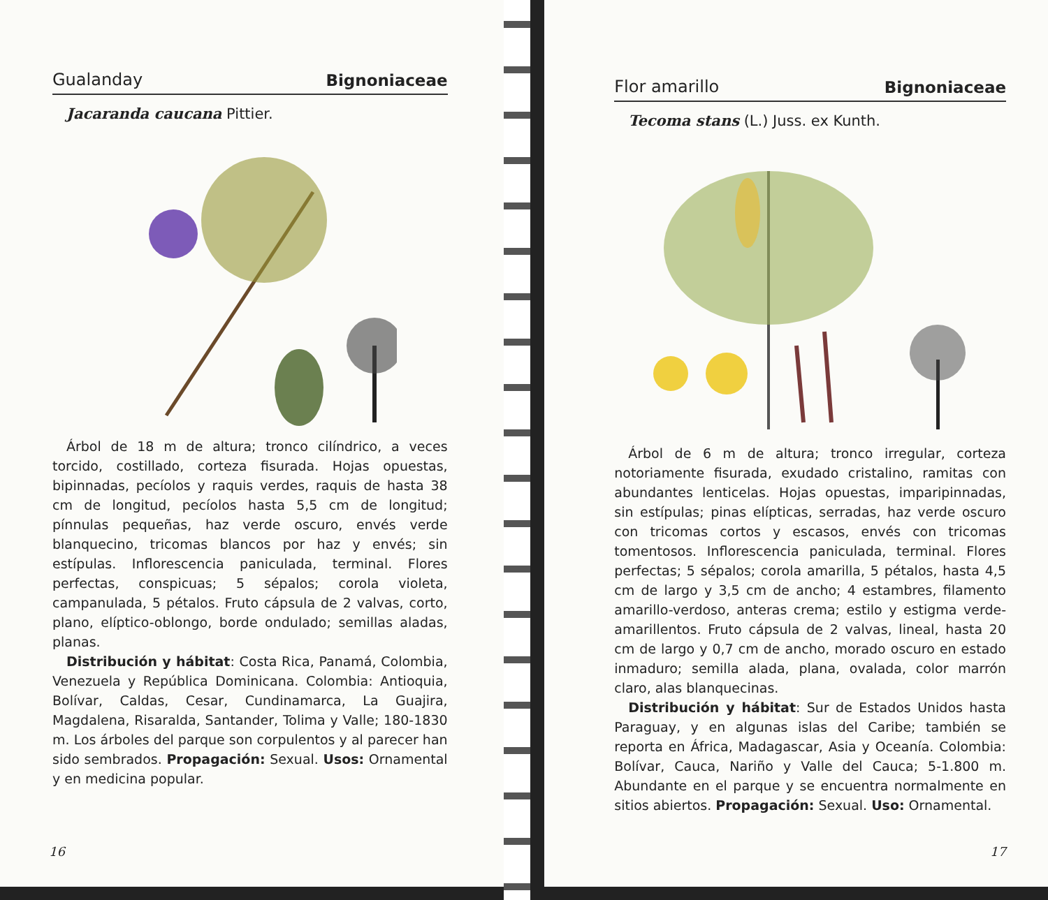Gualanday Bignoniaceae
Jacaranda caucana Pittier.
Árbol de 18 m de altura; tronco cilíndrico, a veces torcido, costillado, corteza fisurada. Hojas opuestas, bipinnadas, pecíolos y raquis verdes, raquis de hasta 38 cm de longitud, pecíolos hasta 5,5 cm de longitud; pínnulas pequeñas, haz verde oscuro, envés verde blanquecino, tricomas blancos por haz y envés; sin estípulas. Inflorescencia paniculada, terminal. Flores perfectas, conspicuas; 5 sépalos; corola violeta, campanulada, 5 pétalos. Fruto cápsula de 2 valvas, corto, plano, elíptico-oblongo, borde ondulado; semillas aladas, planas.
Distribución y hábitat: Costa Rica, Panamá, Colombia, Venezuela y República Dominicana. Colombia: Antioquia, Bolívar, Caldas, Cesar, Cundinamarca, La Guajira, Magdalena, Risaralda, Santander, Tolima y Valle; 180-1830 m. Los árboles del parque son corpulentos y al parecer han sido sembrados. Propagación: Sexual. Usos: Ornamental y en medicina popular.
16
Flor amarillo Bignoniaceae
Tecoma stans (L.) Juss. ex Kunth.
Árbol de 6 m de altura; tronco irregular, corteza notoriamente fisurada, exudado cristalino, ramitas con abundantes lenticelas. Hojas opuestas, imparipinnadas, sin estípulas; pinas elípticas, serradas, haz verde oscuro con tricomas cortos y escasos, envés con tricomas tomentosos. Inflorescencia paniculada, terminal. Flores perfectas; 5 sépalos; corola amarilla, 5 pétalos, hasta 4,5 cm de largo y 3,5 cm de ancho; 4 estambres, filamento amarillo-verdoso, anteras crema; estilo y estigma verde-amarillentos. Fruto cápsula de 2 valvas, lineal, hasta 20 cm de largo y 0,7 cm de ancho, morado oscuro en estado inmaduro; semilla alada, plana, ovalada, color marrón claro, alas blanquecinas.
Distribución y hábitat: Sur de Estados Unidos hasta Paraguay, y en algunas islas del Caribe; también se reporta en África, Madagascar, Asia y Oceanía. Colombia: Bolívar, Cauca, Nariño y Valle del Cauca; 5-1.800 m. Abundante en el parque y se encuentra normalmente en sitios abiertos. Propagación: Sexual. Uso: Ornamental.
17